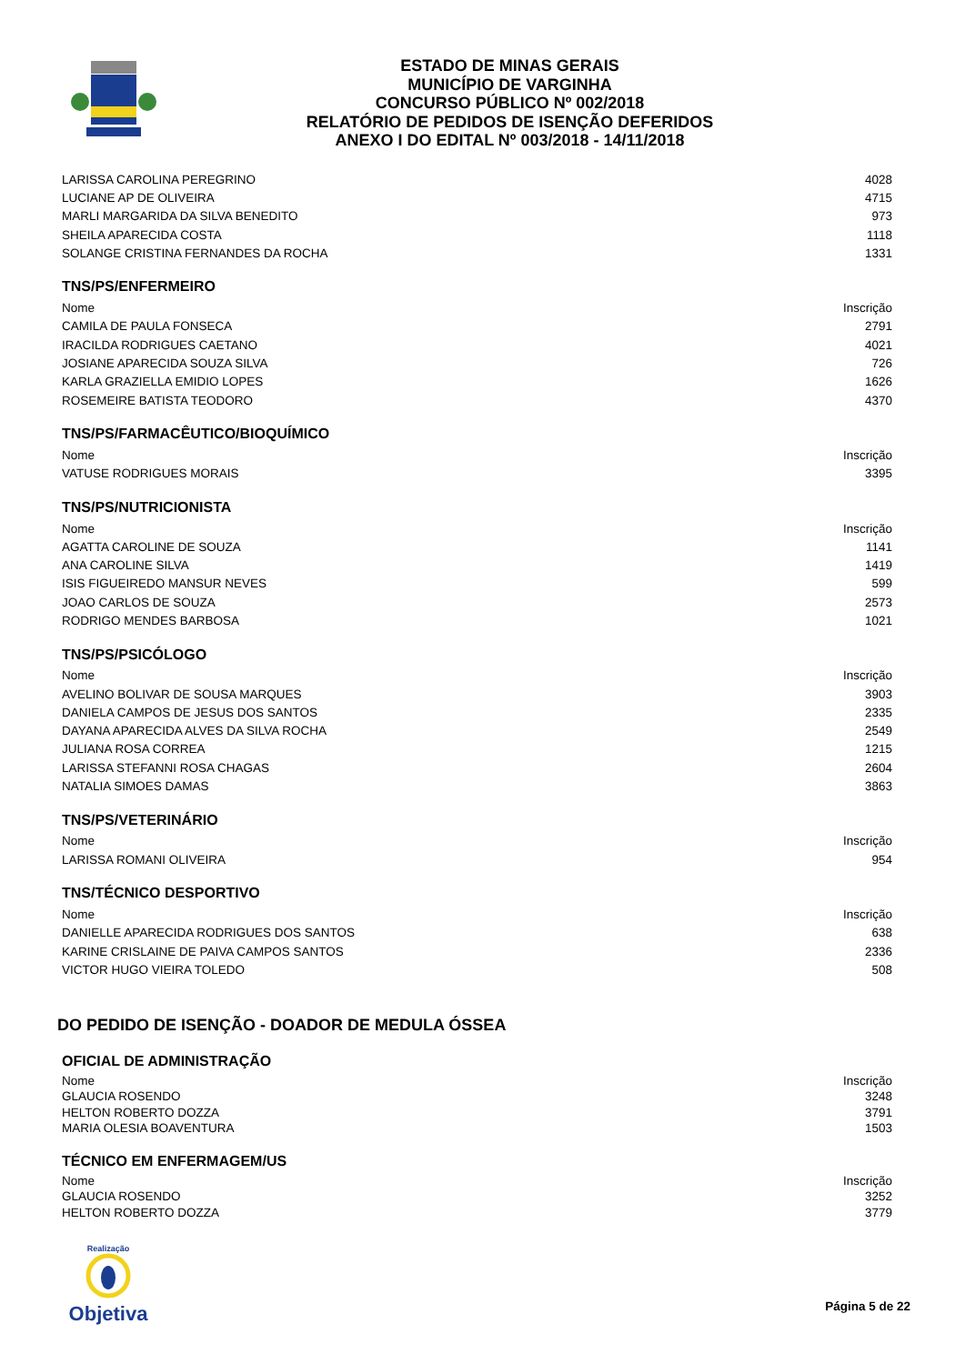ESTADO DE MINAS GERAIS
MUNICÍPIO DE VARGINHA
CONCURSO PÚBLICO Nº 002/2018
RELATÓRIO DE PEDIDOS DE ISENÇÃO DEFERIDOS
ANEXO I DO EDITAL Nº 003/2018 - 14/11/2018
| LARISSA CAROLINA PEREGRINO | 4028 |
| LUCIANE AP DE OLIVEIRA | 4715 |
| MARLI MARGARIDA DA SILVA BENEDITO | 973 |
| SHEILA APARECIDA COSTA | 1118 |
| SOLANGE CRISTINA FERNANDES DA ROCHA | 1331 |
TNS/PS/ENFERMEIRO
| Nome | Inscrição |
| --- | --- |
| CAMILA DE PAULA FONSECA | 2791 |
| IRACILDA RODRIGUES CAETANO | 4021 |
| JOSIANE APARECIDA SOUZA SILVA | 726 |
| KARLA GRAZIELLA EMIDIO LOPES | 1626 |
| ROSEMEIRE BATISTA TEODORO | 4370 |
TNS/PS/FARMACÊUTICO/BIOQUÍMICO
| Nome | Inscrição |
| --- | --- |
| VATUSE RODRIGUES MORAIS | 3395 |
TNS/PS/NUTRICIONISTA
| Nome | Inscrição |
| --- | --- |
| AGATTA CAROLINE DE SOUZA | 1141 |
| ANA CAROLINE SILVA | 1419 |
| ISIS FIGUEIREDO MANSUR NEVES | 599 |
| JOAO CARLOS DE SOUZA | 2573 |
| RODRIGO MENDES BARBOSA | 1021 |
TNS/PS/PSICÓLOGO
| Nome | Inscrição |
| --- | --- |
| AVELINO BOLIVAR DE SOUSA MARQUES | 3903 |
| DANIELA CAMPOS DE JESUS DOS SANTOS | 2335 |
| DAYANA APARECIDA ALVES DA SILVA ROCHA | 2549 |
| JULIANA ROSA CORREA | 1215 |
| LARISSA STEFANNI ROSA CHAGAS | 2604 |
| NATALIA SIMOES DAMAS | 3863 |
TNS/PS/VETERINÁRIO
| Nome | Inscrição |
| --- | --- |
| LARISSA ROMANI OLIVEIRA | 954 |
TNS/TÉCNICO DESPORTIVO
| Nome | Inscrição |
| --- | --- |
| DANIELLE APARECIDA RODRIGUES DOS SANTOS | 638 |
| KARINE CRISLAINE DE PAIVA CAMPOS SANTOS | 2336 |
| VICTOR HUGO VIEIRA TOLEDO | 508 |
DO PEDIDO DE ISENÇÃO - DOADOR DE MEDULA ÓSSEA
OFICIAL DE ADMINISTRAÇÃO
| Nome | Inscrição |
| --- | --- |
| GLAUCIA ROSENDO | 3248 |
| HELTON ROBERTO DOZZA | 3791 |
| MARIA OLESIA BOAVENTURA | 1503 |
TÉCNICO EM ENFERMAGEM/US
| Nome | Inscrição |
| --- | --- |
| GLAUCIA ROSENDO | 3252 |
| HELTON ROBERTO DOZZA | 3779 |
Realização
Objetiva
Página 5 de 22